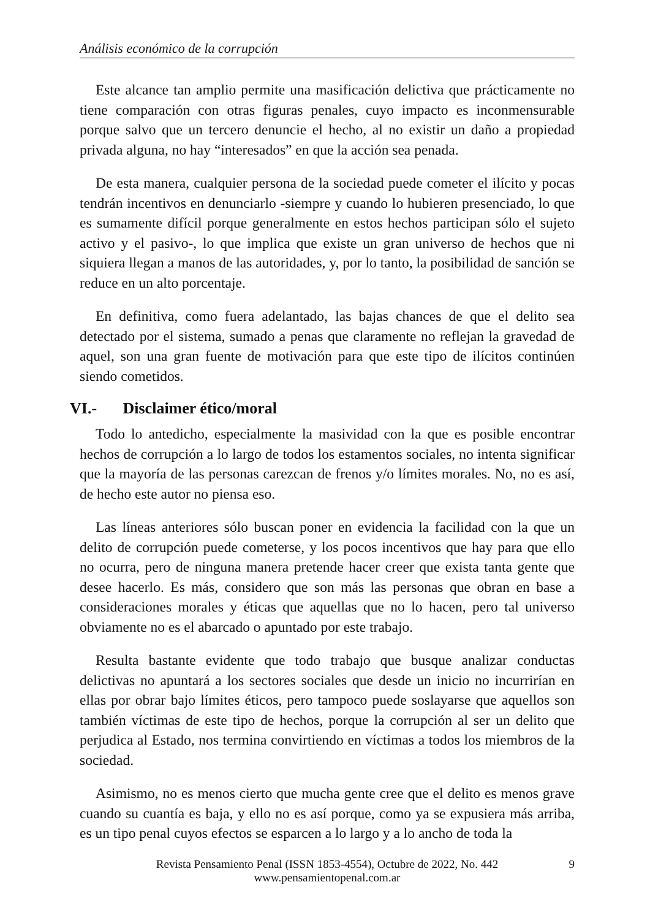Análisis económico de la corrupción
Este alcance tan amplio permite una masificación delictiva que prácticamente no tiene comparación con otras figuras penales, cuyo impacto es inconmensurable porque salvo que un tercero denuncie el hecho, al no existir un daño a propiedad privada alguna, no hay “interesados” en que la acción sea penada.
De esta manera, cualquier persona de la sociedad puede cometer el ilícito y pocas tendrán incentivos en denunciarlo -siempre y cuando lo hubieren presenciado, lo que es sumamente difícil porque generalmente en estos hechos participan sólo el sujeto activo y el pasivo-, lo que implica que existe un gran universo de hechos que ni siquiera llegan a manos de las autoridades, y, por lo tanto, la posibilidad de sanción se reduce en un alto porcentaje.
En definitiva, como fuera adelantado, las bajas chances de que el delito sea detectado por el sistema, sumado a penas que claramente no reflejan la gravedad de aquel, son una gran fuente de motivación para que este tipo de ilícitos continúen siendo cometidos.
VI.- Disclaimer ético/moral
Todo lo antedicho, especialmente la masividad con la que es posible encontrar hechos de corrupción a lo largo de todos los estamentos sociales, no intenta significar que la mayoría de las personas carezcan de frenos y/o límites morales. No, no es así, de hecho este autor no piensa eso.
Las líneas anteriores sólo buscan poner en evidencia la facilidad con la que un delito de corrupción puede cometerse, y los pocos incentivos que hay para que ello no ocurra, pero de ninguna manera pretende hacer creer que exista tanta gente que desee hacerlo. Es más, considero que son más las personas que obran en base a consideraciones morales y éticas que aquellas que no lo hacen, pero tal universo obviamente no es el abarcado o apuntado por este trabajo.
Resulta bastante evidente que todo trabajo que busque analizar conductas delictivas no apuntará a los sectores sociales que desde un inicio no incurrirían en ellas por obrar bajo límites éticos, pero tampoco puede soslayarse que aquellos son también víctimas de este tipo de hechos, porque la corrupción al ser un delito que perjudica al Estado, nos termina convirtiendo en víctimas a todos los miembros de la sociedad.
Asimismo, no es menos cierto que mucha gente cree que el delito es menos grave cuando su cuantía es baja, y ello no es así porque, como ya se expusiera más arriba, es un tipo penal cuyos efectos se esparcen a lo largo y a lo ancho de toda la
Revista Pensamiento Penal (ISSN 1853-4554), Octubre de 2022, No. 442
www.pensamientopenal.com.ar
9